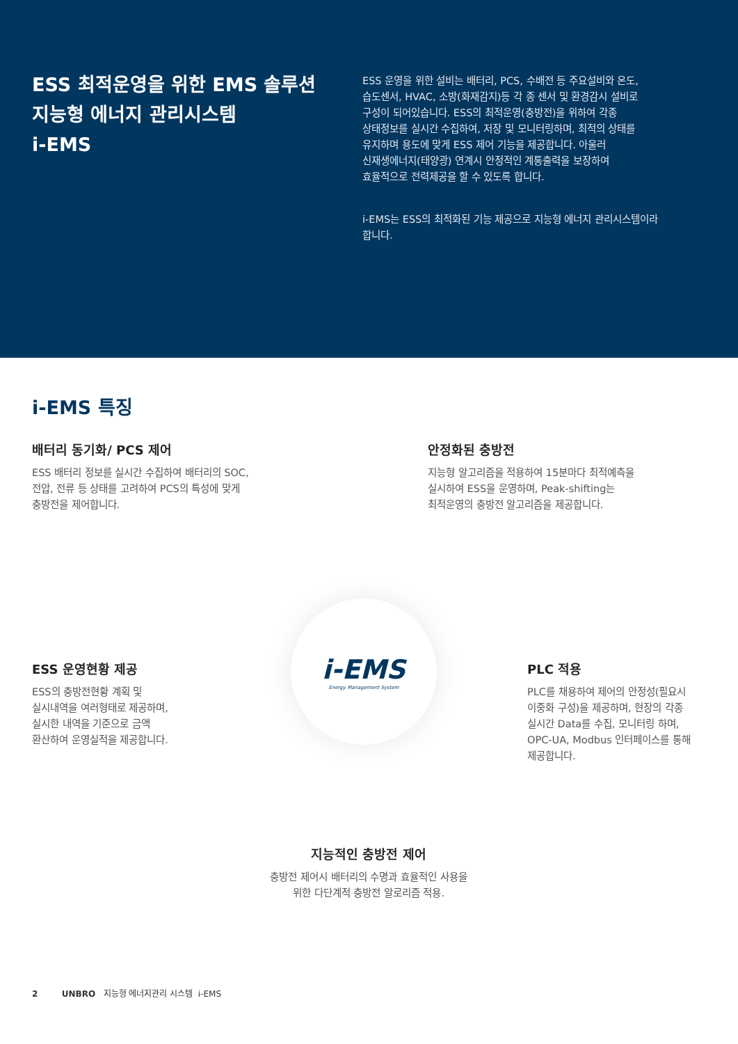ESS 최적운영을 위한 EMS 솔루션
지능형 에너지 관리시스템
i-EMS
ESS 운영을 위한 설비는 배터리, PCS, 수배전 등 주요설비와 온도,
습도센서, HVAC, 소방(화재감지)등 각 종 센서 및 환경감시 설비로
구성이 되어있습니다. ESS의 최적운영(충방전)을 위하여 각종
상태정보를 실시간 수집하여, 저장 및 모니터링하며, 최적의 상태를
유지하며 용도에 맞게 ESS 제어 기능을 제공합니다. 아울러
신재생에너지(태양광) 연계시 안정적인 계통출력을 보장하여
효율적으로 전력제공을 할 수 있도록 합니다.
i-EMS는 ESS의 최적화된 기능 제공으로 지능형 에너지 관리시스템이라
합니다.
i-EMS 특징
배터리 동기화/ PCS 제어
ESS 배터리 정보를 실시간 수집하여 배터리의 SOC,
전압, 전류 등 상태를 고려하여 PCS의 특성에 맞게
충방전을 제어합니다.
안정화된 충방전
지능형 알고리즘을 적용하여 15분마다 최적예측을
실시하여 ESS을 운영하며, Peak-shifting는
최적운영의 충방전 알고리즘을 제공합니다.
ESS 운영현황 제공
ESS의 충방전현황 계획 및
실시내역을 여러형태로 제공하며,
실시한 내역을 기준으로 금액
환산하여 운영실적을 제공합니다.
i-EMS
Energy Management System
PLC 적용
PLC를 채용하여 제어의 안정성(필요시
이중화 구성)을 제공하며, 현장의 각종
실시간 Data를 수집, 모니터링 하며,
OPC-UA, Modbus 인터페이스를 통해
제공합니다.
지능적인 충방전 제어
충방전 제어시 배터리의 수명과 효율적인 사용을
위한 다단계적 충방전 알로리즘 적용.
2 UNBRO 지능형 에너지관리 시스템 i-EMS